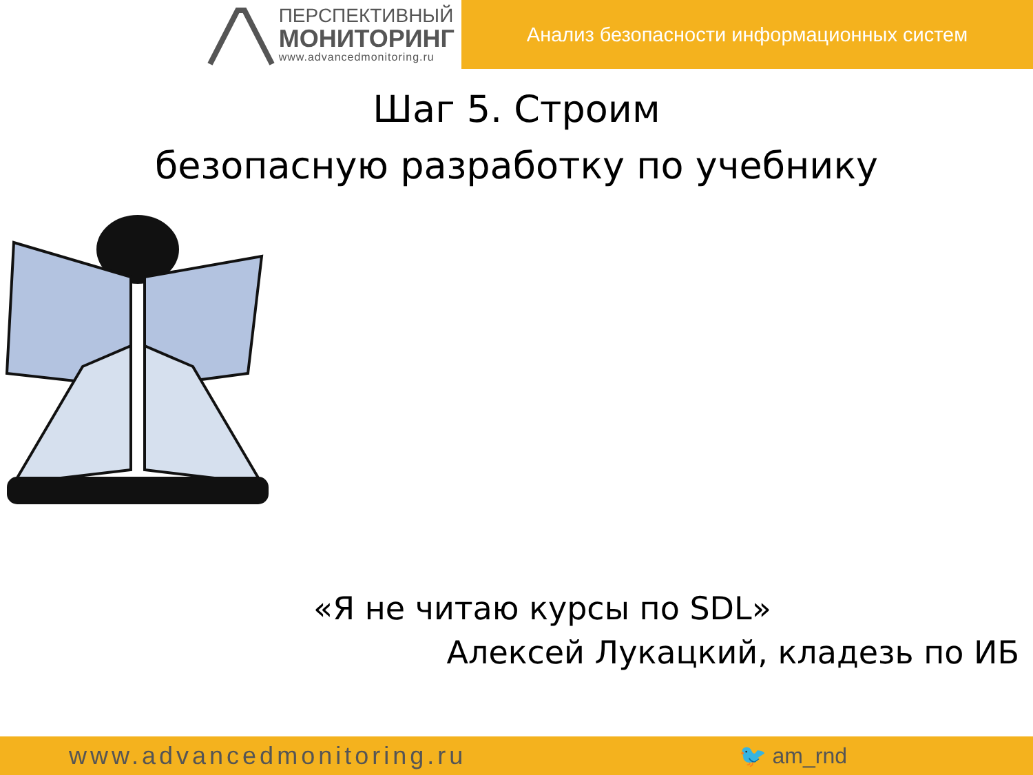ПЕРСПЕКТИВНЫЙ
МОНИТОРИНГ
www.advancedmonitoring.ru
Анализ безопасности информационных систем
Шаг 5. Строим
безопасную разработку по учебнику
«Я не читаю курсы по SDL»
Алексей Лукацкий, кладезь по ИБ
www.advancedmonitoring.ru 🐦 am_rnd